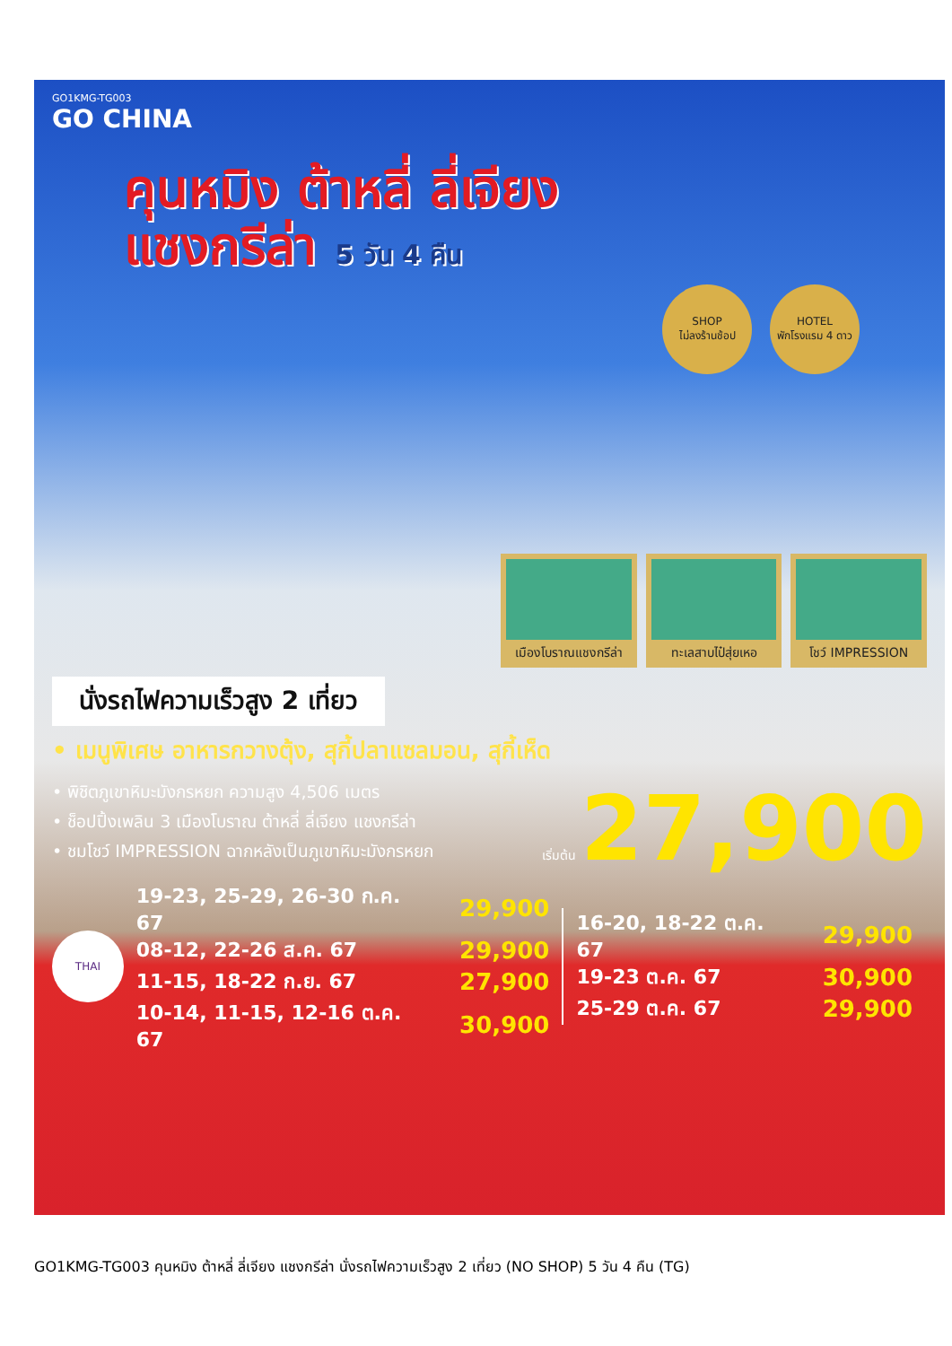GO1KMG-TG003
GO CHINA
คุนหมิง ต้าหลี่ ลี่เจียง
แชงกรีล่า 5 วัน 4 คืน
SHOP
ไม่ลงร้านช้อป
HOTEL
พักโรงแรม 4 ดาว
เมืองโบราณแชงกรีล่า
ทะเลสาบไป๋สุ่ยเหอ โชว์ IMPRESSION
นั่งรถไฟความเร็วสูง 2 เที่ยว
• เมนูพิเศษ อาหารกวางตุ้ง, สุกี้ปลาแซลมอน, สุกี้เห็ด
• พิชิตภูเขาหิมะมังกรหยก ความสูง 4,506 เมตร
• ช็อปปิ้งเพลิน 3 เมืองโบราณ ต้าหลี่ ลี่เจียง แชงกรีล่า
• ชมโชว์ IMPRESSION ฉากหลังเป็นภูเขาหิมะมังกรหยก
เริ่มต้น 27,900
THAI
| 19-23, 25-29, 26-30 ก.ค. 67 | 29,900 |
| 08-12, 22-26 ส.ค. 67 | 29,900 |
| 11-15, 18-22 ก.ย. 67 | 27,900 |
| 10-14, 11-15, 12-16 ต.ค. 67 | 30,900 |
| 16-20, 18-22 ต.ค. 67 | 29,900 |
| 19-23 ต.ค. 67 | 30,900 |
| 25-29 ต.ค. 67 | 29,900 |
GO1KMG-TG003 คุนหมิง ต้าหลี่ ลี่เจียง แชงกรีล่า นั่งรถไฟความเร็วสูง 2 เที่ยว (NO SHOP) 5 วัน 4 คืน (TG)